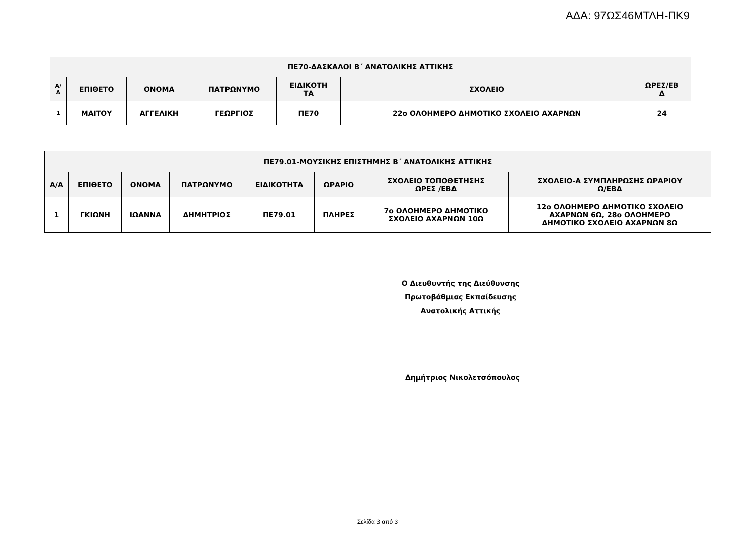ΑΔΑ: 97ΩΣ46ΜΤΛΗ-ΠΚ9
| ΠΕ70-ΔΑΣΚΑΛΟΙ Β΄ ΑΝΑΤΟΛΙΚΗΣ ΑΤΤΙΚΗΣ | | | | | | |
| --- | --- | --- | --- | --- | --- | --- |
| Α/ Α | ΕΠΙΘΕΤΟ | ΟΝΟΜΑ | ΠΑΤΡΩΝΥΜΟ | ΕΙΔΙΚΟΤΗ ΤΑ | ΣΧΟΛΕΙΟ | ΩΡΕΣ/ΕΒ Δ |
| 1 | ΜΑΙΤΟΥ | ΑΓΓΕΛΙΚΗ | ΓΕΩΡΓΙΟΣ | ΠΕ70 | 22ο ΟΛΟΗΜΕΡΟ ΔΗΜΟΤΙΚΟ ΣΧΟΛΕΙΟ ΑΧΑΡΝΩΝ | 24 |
| ΠΕ79.01-ΜΟΥΣΙΚΗΣ ΕΠΙΣΤΗΜΗΣ Β΄ ΑΝΑΤΟΛΙΚΗΣ ΑΤΤΙΚΗΣ | | | | | | | |
| --- | --- | --- | --- | --- | --- | --- | --- |
| Α/Α | ΕΠΙΘΕΤΟ | ΟΝΟΜΑ | ΠΑΤΡΩΝΥΜΟ | ΕΙΔΙΚΟΤΗΤΑ | ΩΡΑΡΙΟ | ΣΧΟΛΕΙΟ ΤΟΠΟΘΕΤΗΣΗΣ ΩΡΕΣ /ΕΒΔ | ΣΧΟΛΕΙΟ-Α ΣΥΜΠΛΗΡΩΣΗΣ ΩΡΑΡΙΟΥ Ω/ΕΒΔ |
| 1 | ΓΚΙΩΝΗ | ΙΩΑΝΝΑ | ΔΗΜΗΤΡΙΟΣ | ΠΕ79.01 | ΠΛΗΡΕΣ | 7ο ΟΛΟΗΜΕΡΟ ΔΗΜΟΤΙΚΟ ΣΧΟΛΕΙΟ ΑΧΑΡΝΩΝ 10Ω | 12ο ΟΛΟΗΜΕΡΟ ΔΗΜΟΤΙΚΟ ΣΧΟΛΕΙΟ ΑΧΑΡΝΩΝ 6Ω, 28ο ΟΛΟΗΜΕΡΟ ΔΗΜΟΤΙΚΟ ΣΧΟΛΕΙΟ ΑΧΑΡΝΩΝ 8Ω |
Ο Διευθυντής της Διεύθυνσης
Πρωτοβάθμιας Εκπαίδευσης
Ανατολικής Αττικής
Δημήτριος Νικολετσόπουλος
Σελίδα 3 από 3